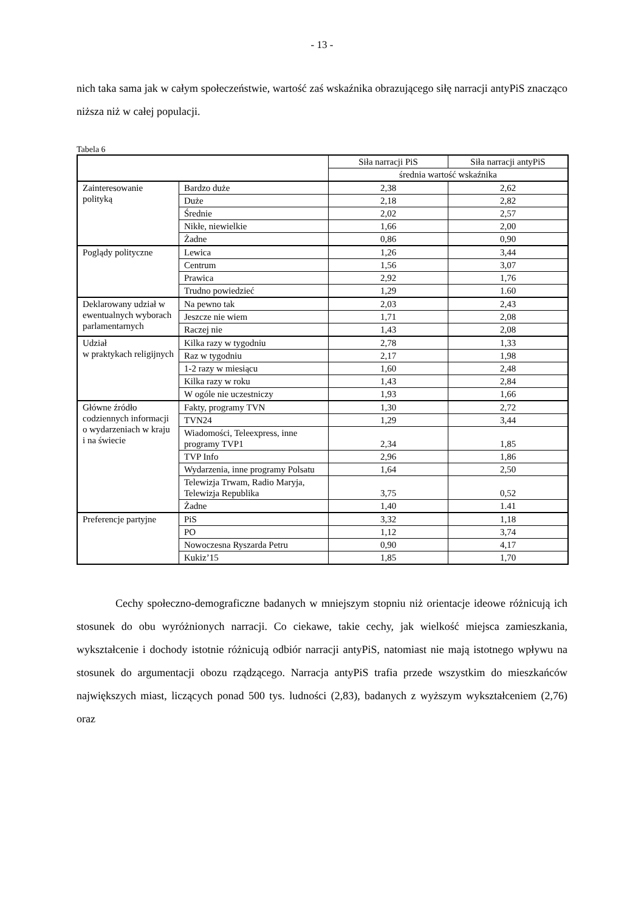- 13 -
nich taka sama jak w całym społeczeństwie, wartość zaś wskaźnika obrazującego siłę narracji antyPiS znacząco niższa niż w całej populacji.
Tabela 6
| | | Siła narracji PiS | Siła narracji antyPiS |
| | | średnia wartość wskaźnika | |
| Zainteresowanie polityką | Bardzo duże | 2,38 | 2,62 |
| | Duże | 2,18 | 2,82 |
| | Średnie | 2,02 | 2,57 |
| | Nikłe, niewielkie | 1,66 | 2,00 |
| | Żadne | 0,86 | 0,90 |
| Poglądy polityczne | Lewica | 1,26 | 3,44 |
| | Centrum | 1,56 | 3,07 |
| | Prawica | 2,92 | 1,76 |
| | Trudno powiedzieć | 1,29 | 1.60 |
| Deklarowany udział w ewentualnych wyborach parlamentarnych | Na pewno tak | 2,03 | 2,43 |
| | Jeszcze nie wiem | 1,71 | 2,08 |
| | Raczej nie | 1,43 | 2,08 |
| Udział w praktykach religijnych | Kilka razy w tygodniu | 2,78 | 1,33 |
| | Raz w tygodniu | 2,17 | 1,98 |
| | 1-2 razy w miesiącu | 1,60 | 2,48 |
| | Kilka razy w roku | 1,43 | 2,84 |
| | W ogóle nie uczestniczy | 1,93 | 1,66 |
| Główne źródło codziennych informacji o wydarzeniach w kraju i na świecie | Fakty, programy TVN | 1,30 | 2,72 |
| | TVN24 | 1,29 | 3,44 |
| | Wiadomości, Teleexpress, inne programy TVP1 | 2,34 | 1,85 |
| | TVP Info | 2,96 | 1,86 |
| | Wydarzenia, inne programy Polsatu | 1,64 | 2,50 |
| | Telewizja Trwam, Radio Maryja, Telewizja Republika | 3,75 | 0,52 |
| | Żadne | 1,40 | 1.41 |
| Preferencje partyjne | PiS | 3,32 | 1,18 |
| | PO | 1,12 | 3,74 |
| | Nowoczesna Ryszarda Petru | 0,90 | 4,17 |
| | Kukiz’15 | 1,85 | 1,70 |
Cechy społeczno-demograficzne badanych w mniejszym stopniu niż orientacje ideowe różnicują ich stosunek do obu wyróżnionych narracji. Co ciekawe, takie cechy, jak wielkość miejsca zamieszkania, wykształcenie i dochody istotnie różnicują odbiór narracji antyPiS, natomiast nie mają istotnego wpływu na stosunek do argumentacji obozu rządzącego. Narracja antyPiS trafia przede wszystkim do mieszkańców największych miast, liczących ponad 500 tys. ludności (2,83), badanych z wyższym wykształceniem (2,76) oraz